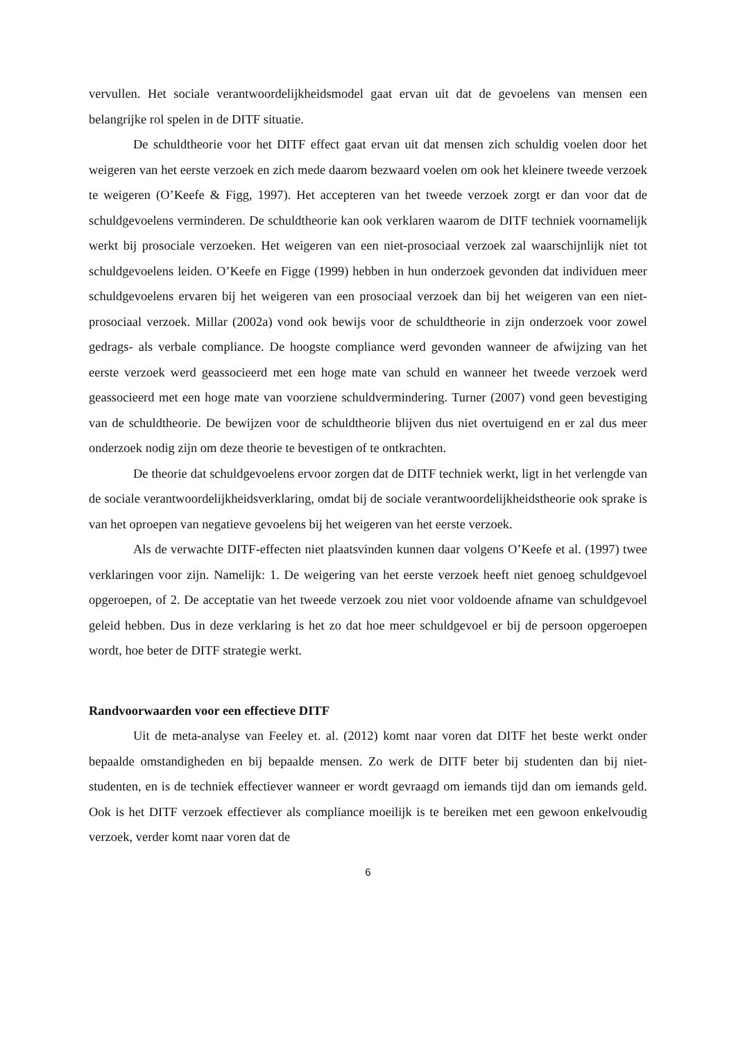vervullen. Het sociale verantwoordelijkheidsmodel gaat ervan uit dat de gevoelens van mensen een belangrijke rol spelen in de DITF situatie.
De schuldtheorie voor het DITF effect gaat ervan uit dat mensen zich schuldig voelen door het weigeren van het eerste verzoek en zich mede daarom bezwaard voelen om ook het kleinere tweede verzoek te weigeren (O’Keefe & Figg, 1997). Het accepteren van het tweede verzoek zorgt er dan voor dat de schuldgevoelens verminderen. De schuldtheorie kan ook verklaren waarom de DITF techniek voornamelijk werkt bij prosociale verzoeken. Het weigeren van een niet-prosociaal verzoek zal waarschijnlijk niet tot schuldgevoelens leiden. O’Keefe en Figge (1999) hebben in hun onderzoek gevonden dat individuen meer schuldgevoelens ervaren bij het weigeren van een prosociaal verzoek dan bij het weigeren van een niet-prosociaal verzoek. Millar (2002a) vond ook bewijs voor de schuldtheorie in zijn onderzoek voor zowel gedrags- als verbale compliance. De hoogste compliance werd gevonden wanneer de afwijzing van het eerste verzoek werd geassocieerd met een hoge mate van schuld en wanneer het tweede verzoek werd geassocieerd met een hoge mate van voorziene schuldvermindering. Turner (2007) vond geen bevestiging van de schuldtheorie. De bewijzen voor de schuldtheorie blijven dus niet overtuigend en er zal dus meer onderzoek nodig zijn om deze theorie te bevestigen of te ontkrachten.
De theorie dat schuldgevoelens ervoor zorgen dat de DITF techniek werkt, ligt in het verlengde van de sociale verantwoordelijkheidsverklaring, omdat bij de sociale verantwoordelijkheidstheorie ook sprake is van het oproepen van negatieve gevoelens bij het weigeren van het eerste verzoek.
Als de verwachte DITF-effecten niet plaatsvinden kunnen daar volgens O’Keefe et al. (1997) twee verklaringen voor zijn. Namelijk: 1. De weigering van het eerste verzoek heeft niet genoeg schuldgevoel opgeroepen, of 2. De acceptatie van het tweede verzoek zou niet voor voldoende afname van schuldgevoel geleid hebben. Dus in deze verklaring is het zo dat hoe meer schuldgevoel er bij de persoon opgeroepen wordt, hoe beter de DITF strategie werkt.
Randvoorwaarden voor een effectieve DITF
Uit de meta-analyse van Feeley et. al. (2012) komt naar voren dat DITF het beste werkt onder bepaalde omstandigheden en bij bepaalde mensen. Zo werk de DITF beter bij studenten dan bij niet-studenten, en is de techniek effectiever wanneer er wordt gevraagd om iemands tijd dan om iemands geld. Ook is het DITF verzoek effectiever als compliance moeilijk is te bereiken met een gewoon enkelvoudig verzoek, verder komt naar voren dat de
6